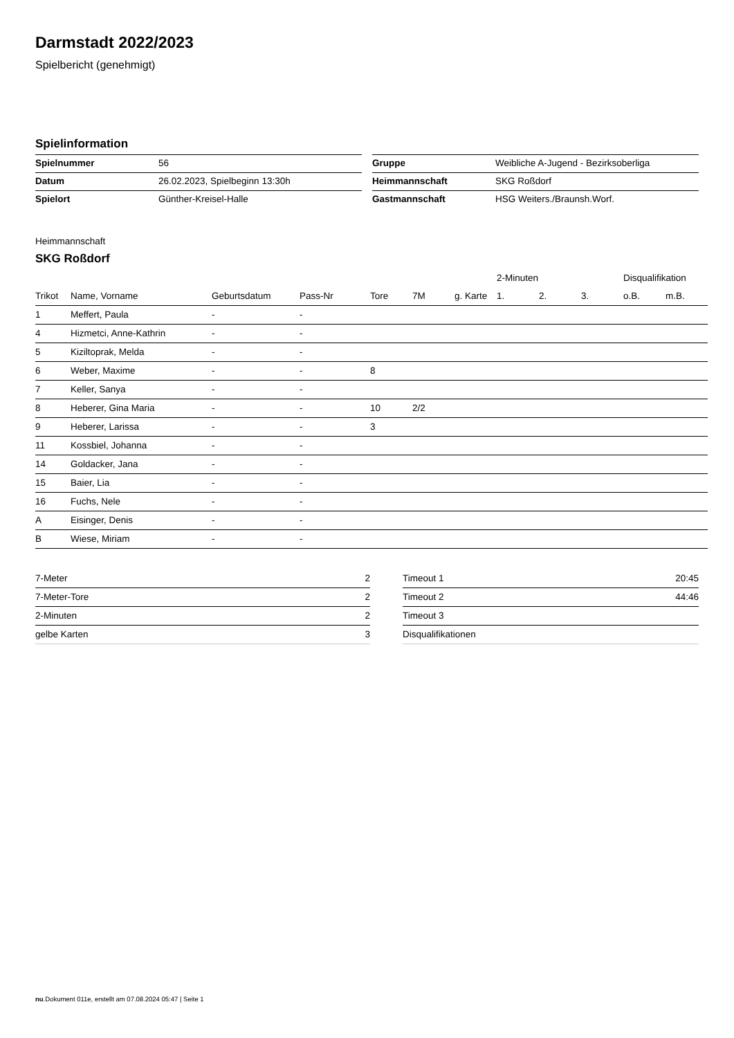Darmstadt 2022/2023
Spielbericht (genehmigt)
Spielinformation
| Spielnummer | 56 |
| Datum | 26.02.2023, Spielbeginn 13:30h |
| Spielort | Günther-Kreisel-Halle |
| Gruppe | Weibliche A-Jugend - Bezirksoberliga |
| Heimmannschaft | SKG Roßdorf |
| Gastmannschaft | HSG Weiters./Braunsh.Worf. |
Heimmannschaft
SKG Roßdorf
| | | | | | | | 2-Minuten | | | Disqualifikation | |
| --- | --- | --- | --- | --- | --- | --- | --- | --- | --- | --- | --- |
| Trikot | Name, Vorname | Geburtsdatum | Pass-Nr | Tore | 7M | g. Karte | 1. | 2. | 3. | o.B. | m.B. |
| 1 | Meffert, Paula | - | - | | | | | | | | |
| 4 | Hizmetci, Anne-Kathrin | - | - | | | | | | | | |
| 5 | Kiziltoprak, Melda | - | - | | | | | | | | |
| 6 | Weber, Maxime | - | - | 8 | | | | | | | |
| 7 | Keller, Sanya | - | - | | | | | | | | |
| 8 | Heberer, Gina Maria | - | - | 10 | 2/2 | | | | | | |
| 9 | Heberer, Larissa | - | - | 3 | | | | | | | |
| 11 | Kossbiel, Johanna | - | - | | | | | | | | |
| 14 | Goldacker, Jana | - | - | | | | | | | | |
| 15 | Baier, Lia | - | - | | | | | | | | |
| 16 | Fuchs, Nele | - | - | | | | | | | | |
| A | Eisinger, Denis | - | - | | | | | | | | |
| B | Wiese, Miriam | - | - | | | | | | | | |
| 7-Meter | 2 |
| 7-Meter-Tore | 2 |
| 2-Minuten | 2 |
| gelbe Karten | 3 |
| Timeout 1 | 20:45 |
| Timeout 2 | 44:46 |
| Timeout 3 | |
| Disqualifikationen | |
nu.Dokument 011e, erstellt am 07.08.2024 05:47 | Seite 1